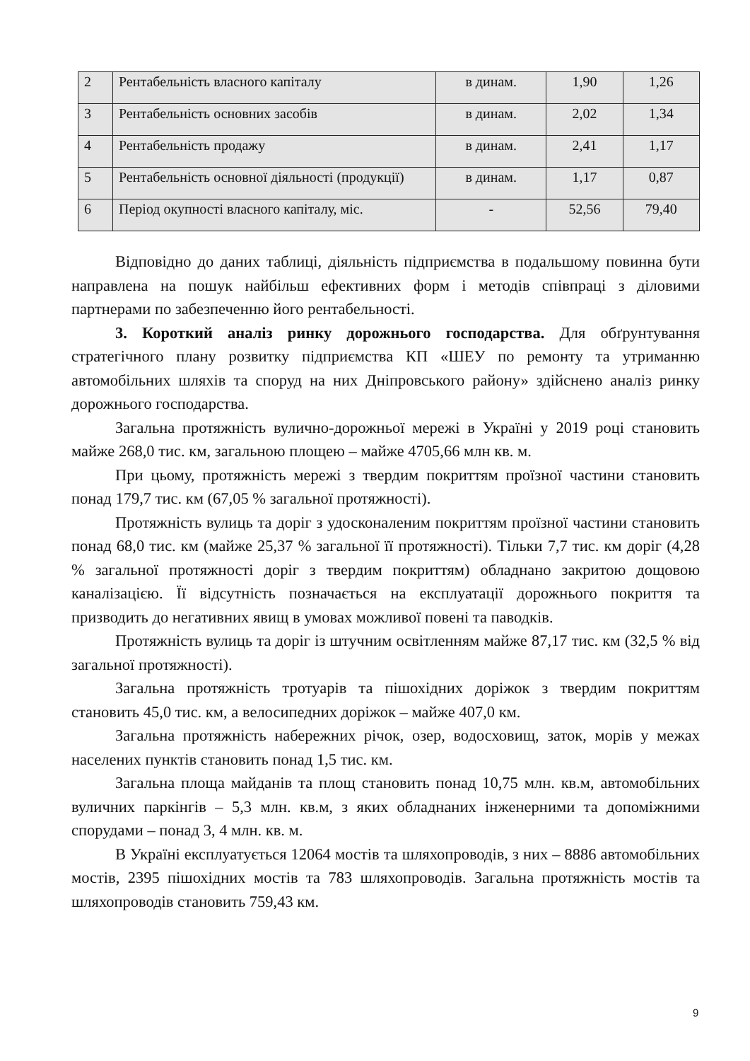| 2 | Рентабельність власного капіталу | в динам. | 1,90 | 1,26 |
| 3 | Рентабельність основних засобів | в динам. | 2,02 | 1,34 |
| 4 | Рентабельність продажу | в динам. | 2,41 | 1,17 |
| 5 | Рентабельність основної діяльності (продукції) | в динам. | 1,17 | 0,87 |
| 6 | Період окупності власного капіталу, міс. | - | 52,56 | 79,40 |
Відповідно до даних таблиці, діяльність підприємства в подальшому повинна бути направлена на пошук найбільш ефективних форм і методів співпраці з діловими партнерами по забезпеченню його рентабельності.
3. Короткий аналіз ринку дорожнього господарства. Для обґрунтування стратегічного плану розвитку підприємства КП «ШЕУ по ремонту та утриманню автомобільних шляхів та споруд на них Дніпровського району» здійснено аналіз ринку дорожнього господарства.
Загальна протяжність вулично-дорожньої мережі в Україні у 2019 році становить майже 268,0 тис. км, загальною площею – майже 4705,66 млн кв. м.
При цьому, протяжність мережі з твердим покриттям проїзної частини становить понад 179,7 тис. км (67,05 % загальної протяжності).
Протяжність вулиць та доріг з удосконаленим покриттям проїзної частини становить понад 68,0 тис. км (майже 25,37 % загальної її протяжності). Тільки 7,7 тис. км доріг (4,28 % загальної протяжності доріг з твердим покриттям) обладнано закритою дощовою каналізацією. Її відсутність позначається на експлуатації дорожнього покриття та призводить до негативних явищ в умовах можливої повені та паводків.
Протяжність вулиць та доріг із штучним освітленням майже 87,17 тис. км (32,5 % від загальної протяжності).
Загальна протяжність тротуарів та пішохідних доріжок з твердим покриттям становить 45,0 тис. км, а велосипедних доріжок – майже 407,0 км.
Загальна протяжність набережних річок, озер, водосховищ, заток, морів у межах населених пунктів становить понад 1,5 тис. км.
Загальна площа майданів та площ становить понад 10,75 млн. кв.м, автомобільних вуличних паркінгів – 5,3 млн. кв.м, з яких обладнаних інженерними та допоміжними спорудами – понад 3, 4 млн. кв. м.
В Україні експлуатується 12064 мостів та шляхопроводів, з них – 8886 автомобільних мостів, 2395 пішохідних мостів та 783 шляхопроводів. Загальна протяжність мостів та шляхопроводів становить 759,43 км.
9